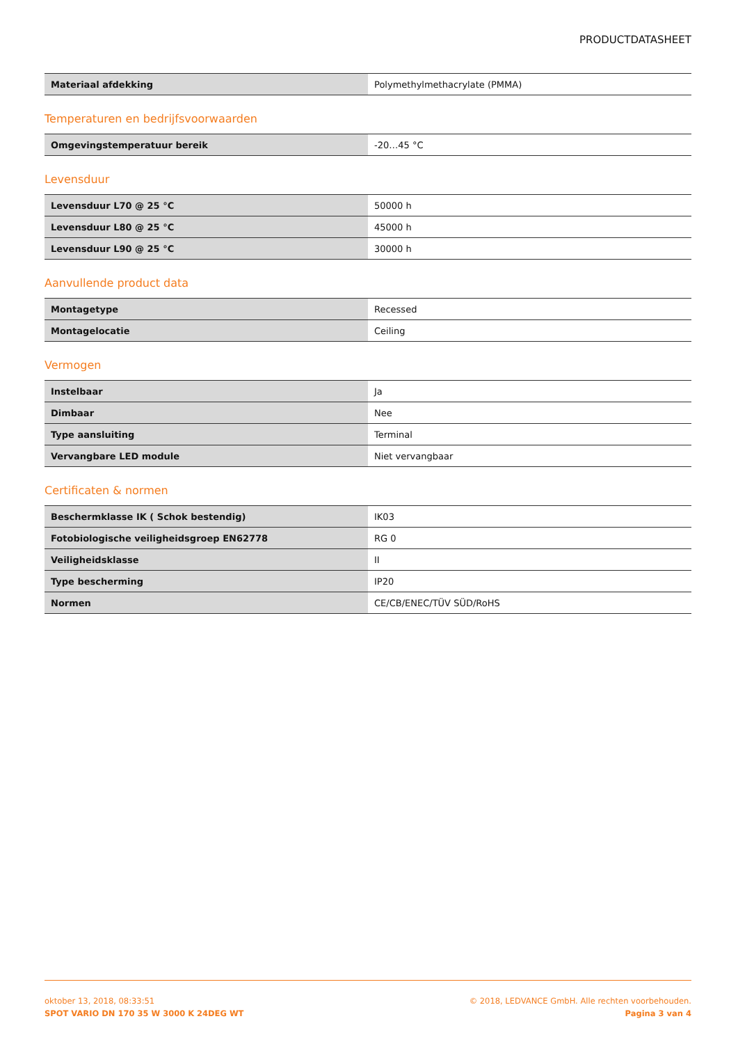PRODUCTDATASHEET
| Materiaal afdekking | Polymethylmethacrylate (PMMA) |
Temperaturen en bedrijfsvoorwaarden
| Omgevingstemperatuur bereik | -20…45 °C |
Levensduur
| Levensduur L70 @ 25 °C | 50000 h |
| Levensduur L80 @ 25 °C | 45000 h |
| Levensduur L90 @ 25 °C | 30000 h |
Aanvullende product data
| Montagetype | Recessed |
| Montagelocatie | Ceiling |
Vermogen
| Instelbaar | Ja |
| Dimbaar | Nee |
| Type aansluiting | Terminal |
| Vervangbare LED module | Niet vervangbaar |
Certificaten & normen
| Beschermklasse IK ( Schok bestendig) | IK03 |
| Fotobiologische veiligheidsgroep EN62778 | RG 0 |
| Veiligheidsklasse | II |
| Type bescherming | IP20 |
| Normen | CE/CB/ENEC/TÜV SÜD/RoHS |
oktober 13, 2018, 08:33:51
SPOT VARIO DN 170 35 W 3000 K 24DEG WT
© 2018, LEDVANCE GmbH. Alle rechten voorbehouden.
Pagina 3 van 4